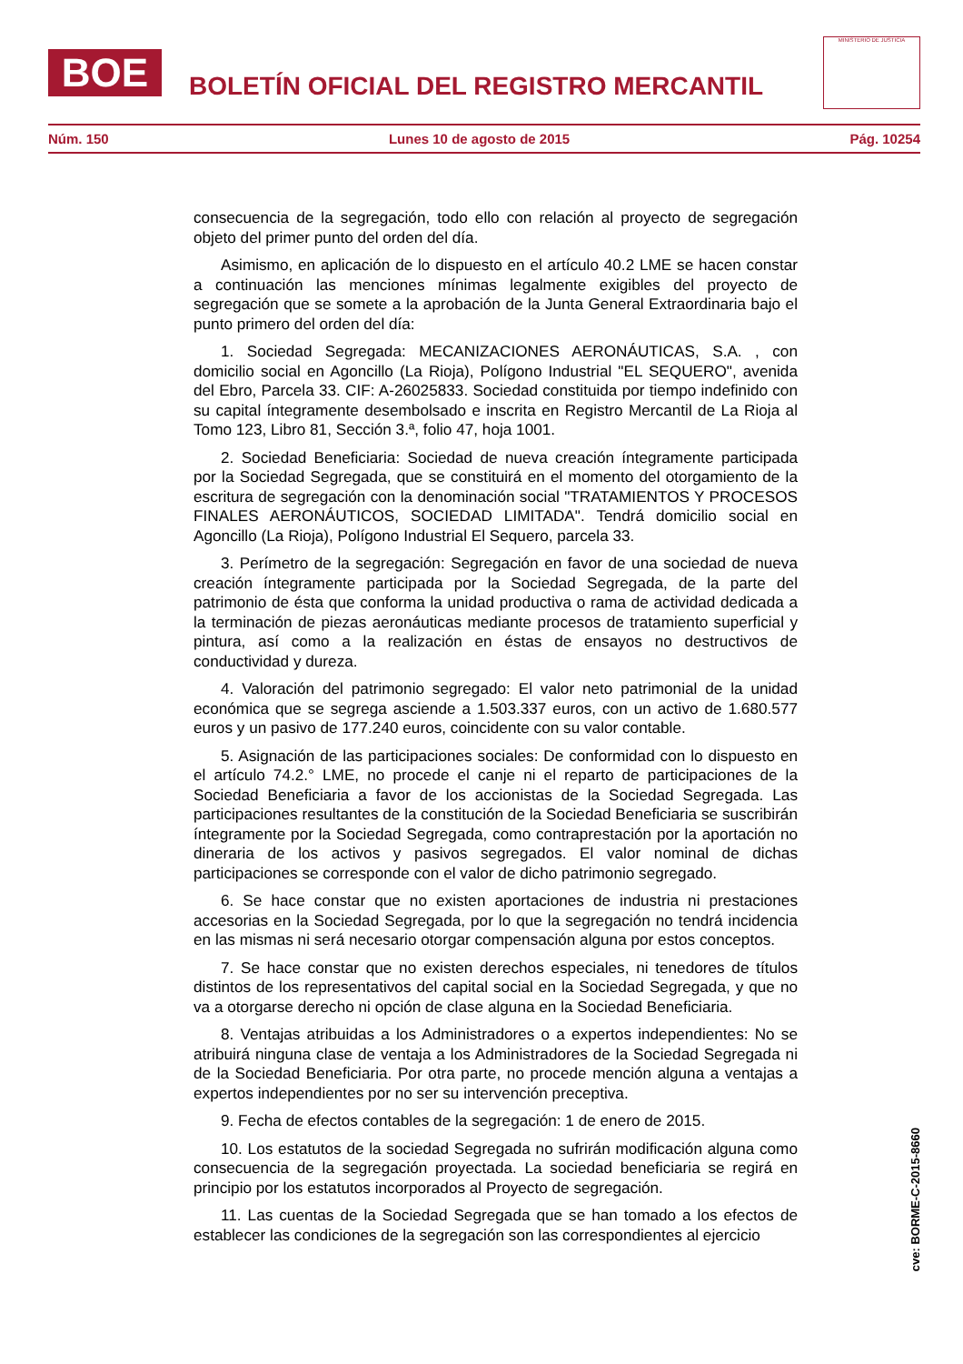BOE
BOLETÍN OFICIAL DEL REGISTRO MERCANTIL
MINISTERIO DE JUSTICIA
Núm. 150 Lunes 10 de agosto de 2015 Pág. 10254
consecuencia de la segregación, todo ello con relación al proyecto de segregación objeto del primer punto del orden del día.
Asimismo, en aplicación de lo dispuesto en el artículo 40.2 LME se hacen constar a continuación las menciones mínimas legalmente exigibles del proyecto de segregación que se somete a la aprobación de la Junta General Extraordinaria bajo el punto primero del orden del día:
1. Sociedad Segregada: MECANIZACIONES AERONÁUTICAS, S.A. , con domicilio social en Agoncillo (La Rioja), Polígono Industrial "EL SEQUERO", avenida del Ebro, Parcela 33. CIF: A-26025833. Sociedad constituida por tiempo indefinido con su capital íntegramente desembolsado e inscrita en Registro Mercantil de La Rioja al Tomo 123, Libro 81, Sección 3.ª, folio 47, hoja 1001.
2. Sociedad Beneficiaria: Sociedad de nueva creación íntegramente participada por la Sociedad Segregada, que se constituirá en el momento del otorgamiento de la escritura de segregación con la denominación social "TRATAMIENTOS Y PROCESOS FINALES AERONÁUTICOS, SOCIEDAD LIMITADA". Tendrá domicilio social en Agoncillo (La Rioja), Polígono Industrial El Sequero, parcela 33.
3. Perímetro de la segregación: Segregación en favor de una sociedad de nueva creación íntegramente participada por la Sociedad Segregada, de la parte del patrimonio de ésta que conforma la unidad productiva o rama de actividad dedicada a la terminación de piezas aeronáuticas mediante procesos de tratamiento superficial y pintura, así como a la realización en éstas de ensayos no destructivos de conductividad y dureza.
4. Valoración del patrimonio segregado: El valor neto patrimonial de la unidad económica que se segrega asciende a 1.503.337 euros, con un activo de 1.680.577 euros y un pasivo de 177.240 euros, coincidente con su valor contable.
5. Asignación de las participaciones sociales: De conformidad con lo dispuesto en el artículo 74.2.° LME, no procede el canje ni el reparto de participaciones de la Sociedad Beneficiaria a favor de los accionistas de la Sociedad Segregada. Las participaciones resultantes de la constitución de la Sociedad Beneficiaria se suscribirán íntegramente por la Sociedad Segregada, como contraprestación por la aportación no dineraria de los activos y pasivos segregados. El valor nominal de dichas participaciones se corresponde con el valor de dicho patrimonio segregado.
6. Se hace constar que no existen aportaciones de industria ni prestaciones accesorias en la Sociedad Segregada, por lo que la segregación no tendrá incidencia en las mismas ni será necesario otorgar compensación alguna por estos conceptos.
7. Se hace constar que no existen derechos especiales, ni tenedores de títulos distintos de los representativos del capital social en la Sociedad Segregada, y que no va a otorgarse derecho ni opción de clase alguna en la Sociedad Beneficiaria.
8. Ventajas atribuidas a los Administradores o a expertos independientes: No se atribuirá ninguna clase de ventaja a los Administradores de la Sociedad Segregada ni de la Sociedad Beneficiaria. Por otra parte, no procede mención alguna a ventajas a expertos independientes por no ser su intervención preceptiva.
9. Fecha de efectos contables de la segregación: 1 de enero de 2015.
10. Los estatutos de la sociedad Segregada no sufrirán modificación alguna como consecuencia de la segregación proyectada. La sociedad beneficiaria se regirá en principio por los estatutos incorporados al Proyecto de segregación.
11. Las cuentas de la Sociedad Segregada que se han tomado a los efectos de establecer las condiciones de la segregación son las correspondientes al ejercicio
cve: BORME-C-2015-8660